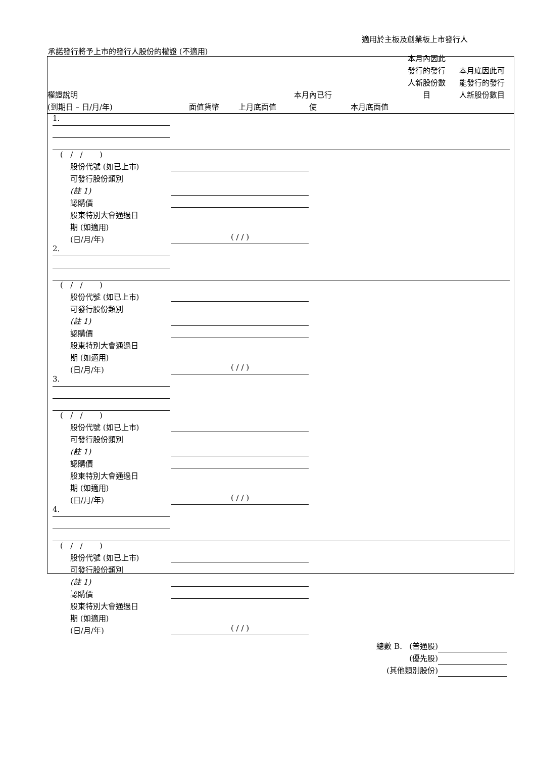適用於主板及創業板上市發行人
承諾發行將予上市的發行人股份的權證 (不適用)
權證說明
(到期日 – 日/月/年)
面值貨幣
上月底面值
本月內已行
使
本月底面值
本月內因此
發行的發行
人新股份數
目
本月底因此可
能發行的發行
人新股份數目
1.
( / / )
股份代號 (如已上市)
可發行股份類別
(註 1)
認購價
股東特別大會通過日
期 (如適用)
(日/月/年) ( / / )
2.
( / / )
股份代號 (如已上市)
可發行股份類別
(註 1)
認購價
股東特別大會通過日
期 (如適用)
(日/月/年) ( / / )
3.
( / / )
股份代號 (如已上市)
可發行股份類別
(註 1)
認購價
股東特別大會通過日
期 (如適用)
(日/月/年) ( / / )
4.
( / / )
股份代號 (如已上市)
可發行股份類別
(註 1)
認購價
股東特別大會通過日
期 (如適用)
(日/月/年) ( / / )
總數 B. (普通股)
(優先股)
(其他類別股份)